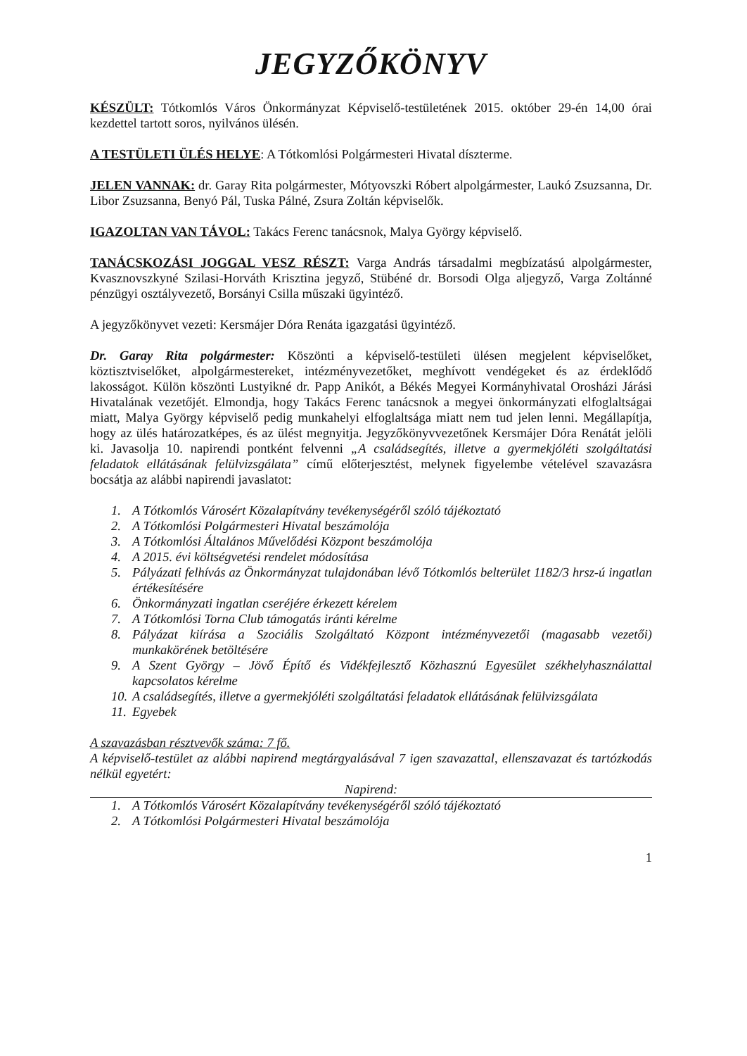JEGYZŐKÖNYV
KÉSZÜLT: Tótkomlós Város Önkormányzat Képviselő-testületének 2015. október 29-én 14,00 órai kezdettel tartott soros, nyilvános ülésén.
A TESTÜLETI ÜLÉS HELYE: A Tótkomlósi Polgármesteri Hivatal díszterme.
JELEN VANNAK: dr. Garay Rita polgármester, Mótyovszki Róbert alpolgármester, Laukó Zsuzsanna, Dr. Libor Zsuzsanna, Benyó Pál, Tuska Pálné, Zsura Zoltán képviselők.
IGAZOLTAN VAN TÁVOL: Takács Ferenc tanácsnok, Malya György képviselő.
TANÁCSKOZÁSI JOGGAL VESZ RÉSZT: Varga András társadalmi megbízatású alpolgármester, Kvasznovszkyné Szilasi-Horváth Krisztina jegyző, Stübéné dr. Borsodi Olga aljegyző, Varga Zoltánné pénzügyi osztályvezető, Borsányi Csilla műszaki ügyintéző.
A jegyzőkönyvet vezeti: Kersmájer Dóra Renáta igazgatási ügyintéző.
Dr. Garay Rita polgármester: Köszönti a képviselő-testületi ülésen megjelent képviselőket, köztisztviselőket, alpolgármestereket, intézményvezetőket, meghívott vendégeket és az érdeklődő lakosságot. Külön köszönti Lustyikné dr. Papp Anikót, a Békés Megyei Kormányhivatal Orosházi Járási Hivatalának vezetőjét. Elmondja, hogy Takács Ferenc tanácsnok a megyei önkormányzati elfoglaltságai miatt, Malya György képviselő pedig munkahelyi elfoglaltsága miatt nem tud jelen lenni. Megállapítja, hogy az ülés határozatképes, és az ülést megnyitja. Jegyzőkönyvvezetőnek Kersmájer Dóra Renátát jelöli ki. Javasolja 10. napirendi pontként felvenni „A családsegítés, illetve a gyermekjóléti szolgáltatási feladatok ellátásának felülvizsgálata” című előterjesztést, melynek figyelembe vételével szavazásra bocsátja az alábbi napirendi javaslatot:
1. A Tótkomlós Városért Közalapítvány tevékenységéről szóló tájékoztató
2. A Tótkomlósi Polgármesteri Hivatal beszámolója
3. A Tótkomlósi Általános Művelődési Központ beszámolója
4. A 2015. évi költségvetési rendelet módosítása
5. Pályázati felhívás az Önkormányzat tulajdonában lévő Tótkomlós belterület 1182/3 hrsz-ú ingatlan értékesítésére
6. Önkormányzati ingatlan cseréjére érkezett kérelem
7. A Tótkomlósi Torna Club támogatás iránti kérelme
8. Pályázat kiírása a Szociális Szolgáltató Központ intézményvezetői (magasabb vezetői) munkakörének betöltésére
9. A Szent György – Jövő Építő és Vidékfejlesztő Közhasznú Egyesület székhelyhasználattal kapcsolatos kérelme
10. A családsegítés, illetve a gyermekjóléti szolgáltatási feladatok ellátásának felülvizsgálata
11. Egyebek
A szavazásban résztvevők száma: 7 fő.
A képviselő-testület az alábbi napirend megtárgyalásával 7 igen szavazattal, ellenszavazat és tartózkodás nélkül egyetért:
Napirend:
1. A Tótkomlós Városért Közalapítvány tevékenységéről szóló tájékoztató
2. A Tótkomlósi Polgármesteri Hivatal beszámolója
1